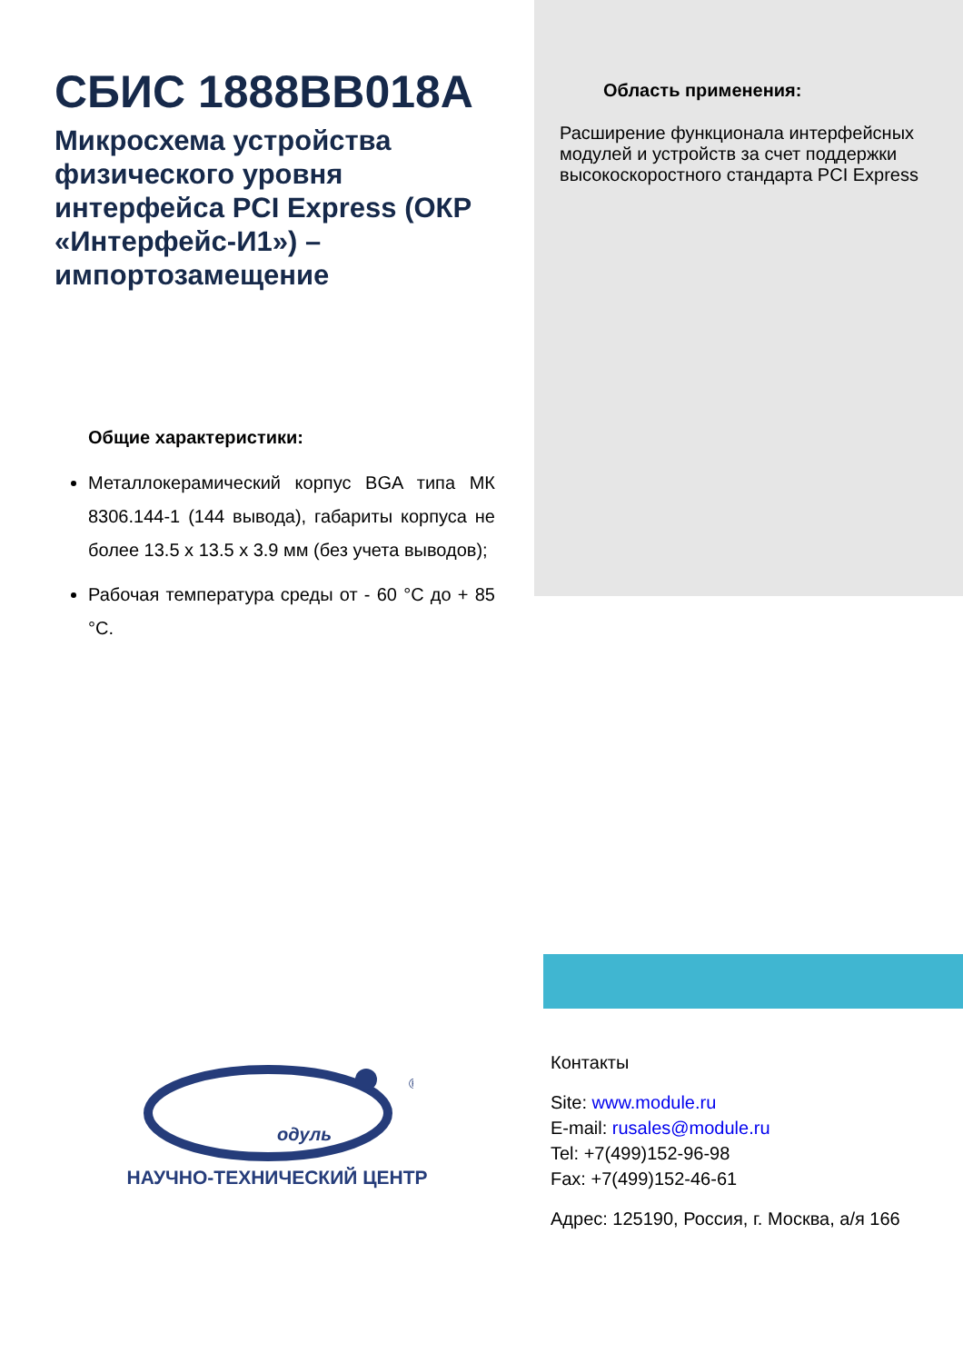СБИС 1888ВВ018А
Микросхема устройства физического уровня интерфейса PCI Express (ОКР «Интерфейс-И1») – импортозамещение
Область применения:
Расширение функционала интерфейсных модулей и устройств за счет поддержки высокоскоростного стандарта PCI Express
Общие характеристики:
Металлокерамический корпус BGA типа МК 8306.144-1 (144 вывода), габариты корпуса не более 13.5 х 13.5 х 3.9 мм (без учета выводов);
Рабочая температура среды от - 60 °С до + 85 °С.
одуль
®
НАУЧНО-ТЕХНИЧЕСКИЙ ЦЕНТР
Контакты
Site: www.module.ru
E-mail: rusales@module.ru
Tel: +7(499)152-96-98
Fax: +7(499)152-46-61
Адрес: 125190, Россия, г. Москва, а/я 166